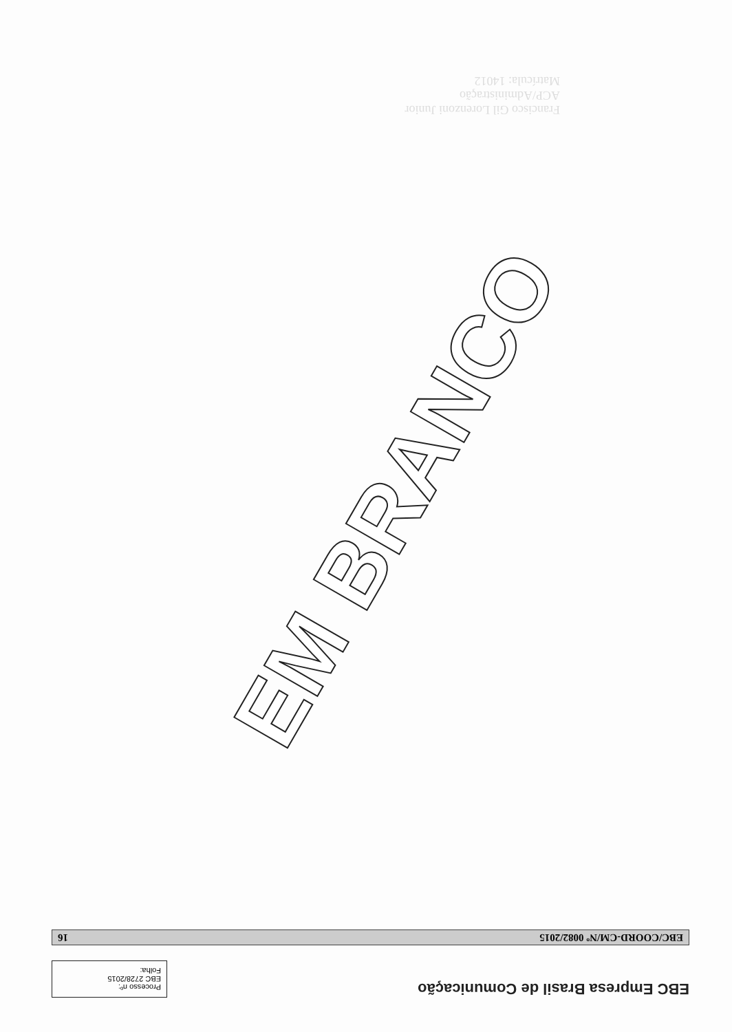EBC Empresa Brasil de Comunicação
Processo nº:
EBC 2728/2015
Folha:
EBC/COORD-CM/Nº 0082/2015 16
Francisco Gil Lorenzoni Junior
ACP/Administração
Matrícula: 14012
EM BRANCO